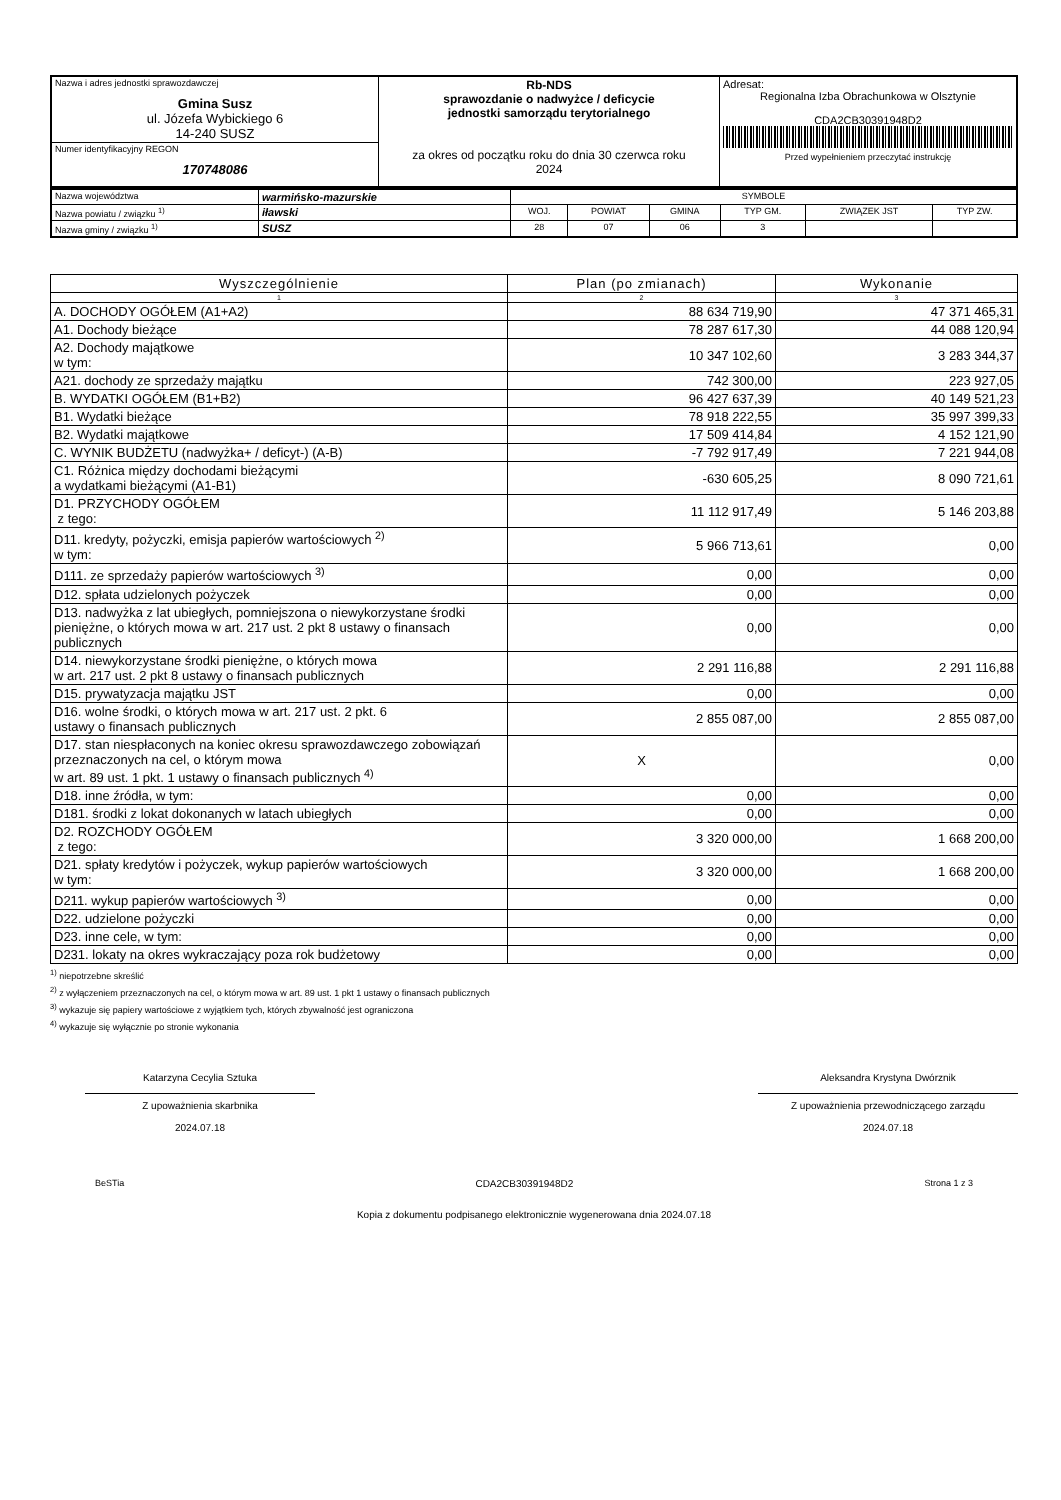| Nazwa i adres jednostki sprawozdawczej Gmina Susz ul. Józefa Wybickiego 6 14-240 SUSZ | Rb-NDS sprawozdanie o nadwyżce / deficycie jednostki samorządu terytorialnego za okres od początku roku do dnia 30 czerwca roku 2024 | Adresat: Regionalna Izba Obrachunkowa w Olsztynie CDA2CB30391948D2 Przed wypełnieniem przeczytać instrukcję |
| Numer identyfikacyjny REGON 170748086 | | |
| Nazwa województwa | warmińsko-mazurskie | SYMBOLE | | | | | |
| Nazwa powiatu / związku <sup>1)</sup> | iławski | WOJ. | POWIAT | GMINA | TYP GM. | ZWIĄZEK JST | TYP ZW. |
| Nazwa gminy / związku <sup>1)</sup> | SUSZ | 28 | 07 | 06 | 3 | | |
| Wyszczególnienie | Plan (po zmianach) | Wykonanie |
| --- | --- | --- |
| 1 | 2 | 3 |
| A. DOCHODY OGÓŁEM (A1+A2) | 88 634 719,90 | 47 371 465,31 |
| A1. Dochody bieżące | 78 287 617,30 | 44 088 120,94 |
| A2. Dochody majątkowe w tym: | 10 347 102,60 | 3 283 344,37 |
| A21. dochody ze sprzedaży majątku | 742 300,00 | 223 927,05 |
| B. WYDATKI OGÓŁEM (B1+B2) | 96 427 637,39 | 40 149 521,23 |
| B1. Wydatki bieżące | 78 918 222,55 | 35 997 399,33 |
| B2. Wydatki majątkowe | 17 509 414,84 | 4 152 121,90 |
| C. WYNIK BUDŻETU (nadwyżka+ / deficyt-) (A-B) | -7 792 917,49 | 7 221 944,08 |
| C1. Różnica między dochodami bieżącymi a wydatkami bieżącymi (A1-B1) | -630 605,25 | 8 090 721,61 |
| D1. PRZYCHODY OGÓŁEM z tego: | 11 112 917,49 | 5 146 203,88 |
| D11. kredyty, pożyczki, emisja papierów wartościowych <sup>2)</sup> w tym: | 5 966 713,61 | 0,00 |
| D111. ze sprzedaży papierów wartościowych <sup>3)</sup> | 0,00 | 0,00 |
| D12. spłata udzielonych pożyczek | 0,00 | 0,00 |
| D13. nadwyżka z lat ubiegłych, pomniejszona o niewykorzystane środki pieniężne, o których mowa w art. 217 ust. 2 pkt 8 ustawy o finansach publicznych | 0,00 | 0,00 |
| D14. niewykorzystane środki pieniężne, o których mowa w art. 217 ust. 2 pkt 8 ustawy o finansach publicznych | 2 291 116,88 | 2 291 116,88 |
| D15. prywatyzacja majątku JST | 0,00 | 0,00 |
| D16. wolne środki, o których mowa w art. 217 ust. 2 pkt. 6 ustawy o finansach publicznych | 2 855 087,00 | 2 855 087,00 |
| D17. stan niespłaconych na koniec okresu sprawozdawczego zobowiązań przeznaczonych na cel, o którym mowa w art. 89 ust. 1 pkt. 1 ustawy o finansach publicznych <sup>4)</sup> | X | 0,00 |
| D18. inne źródła, w tym: | 0,00 | 0,00 |
| D181. środki z lokat dokonanych w latach ubiegłych | 0,00 | 0,00 |
| D2. ROZCHODY OGÓŁEM z tego: | 3 320 000,00 | 1 668 200,00 |
| D21. spłaty kredytów i pożyczek, wykup papierów wartościowych w tym: | 3 320 000,00 | 1 668 200,00 |
| D211. wykup papierów wartościowych <sup>3)</sup> | 0,00 | 0,00 |
| D22. udzielone pożyczki | 0,00 | 0,00 |
| D23. inne cele, w tym: | 0,00 | 0,00 |
| D231. lokaty na okres wykraczający poza rok budżetowy | 0,00 | 0,00 |
<sup>1)</sup> niepotrzebne skreślić
<sup>2)</sup> z wyłączeniem przeznaczonych na cel, o którym mowa w art. 89 ust. 1 pkt 1 ustawy o finansach publicznych
<sup>3)</sup> wykazuje się papiery wartościowe z wyjątkiem tych, których zbywalność jest ograniczona
<sup>4)</sup> wykazuje się wyłącznie po stronie wykonania
Katarzyna Cecylia Sztuka
Z upoważnienia skarbnika
2024.07.18
Aleksandra Krystyna Dwórznik
Z upoważnienia przewodniczącego zarządu
2024.07.18
BeSTia CDA2CB30391948D2 Strona 1 z 3
Kopia z dokumentu podpisanego elektronicznie wygenerowana dnia 2024.07.18